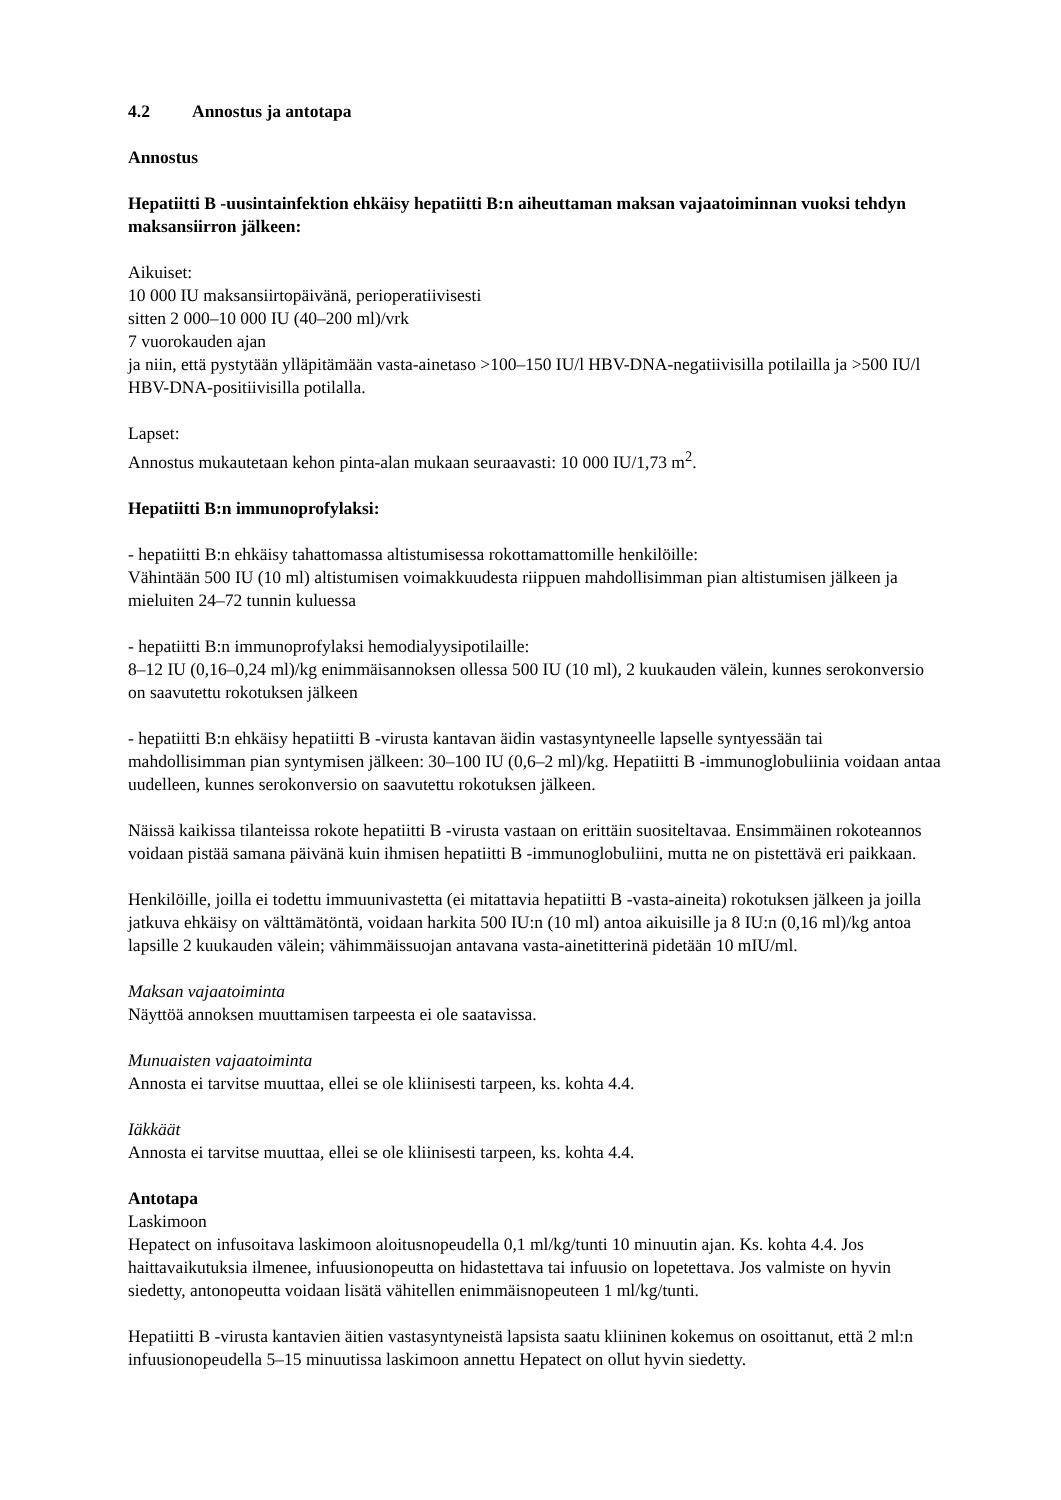4.2 Annostus ja antotapa
Annostus
Hepatiitti B -uusintainfektion ehkäisy hepatiitti B:n aiheuttaman maksan vajaatoiminnan vuoksi tehdyn maksansiirron jälkeen:
Aikuiset:
10 000 IU maksansiirtopäivänä, perioperatiivisesti
sitten 2 000–10 000 IU (40–200 ml)/vrk
7 vuorokauden ajan
ja niin, että pystytään ylläpitämään vasta-ainetaso >100–150 IU/l HBV-DNA-negatiivisilla potilailla ja >500 IU/l HBV-DNA-positiivisilla potilalla.
Lapset:
Annostus mukautetaan kehon pinta-alan mukaan seuraavasti: 10 000 IU/1,73 m<sup>2</sup>.
Hepatiitti B:n immunoprofylaksi:
- hepatiitti B:n ehkäisy tahattomassa altistumisessa rokottamattomille henkilöille:
Vähintään 500 IU (10 ml) altistumisen voimakkuudesta riippuen mahdollisimman pian altistumisen jälkeen ja mieluiten 24–72 tunnin kuluessa
- hepatiitti B:n immunoprofylaksi hemodialyysipotilaille:
8–12 IU (0,16–0,24 ml)/kg enimmäisannoksen ollessa 500 IU (10 ml), 2 kuukauden välein, kunnes serokonversio on saavutettu rokotuksen jälkeen
- hepatiitti B:n ehkäisy hepatiitti B -virusta kantavan äidin vastasyntyneelle lapselle syntyessään tai mahdollisimman pian syntymisen jälkeen: 30–100 IU (0,6–2 ml)/kg. Hepatiitti B -immunoglobuliinia voidaan antaa uudelleen, kunnes serokonversio on saavutettu rokotuksen jälkeen.
Näissä kaikissa tilanteissa rokote hepatiitti B -virusta vastaan on erittäin suositeltavaa. Ensimmäinen rokoteannos voidaan pistää samana päivänä kuin ihmisen hepatiitti B -immunoglobuliini, mutta ne on pistettävä eri paikkaan.
Henkilöille, joilla ei todettu immuunivastetta (ei mitattavia hepatiitti B -vasta-aineita) rokotuksen jälkeen ja joilla jatkuva ehkäisy on välttämätöntä, voidaan harkita 500 IU:n (10 ml) antoa aikuisille ja 8 IU:n (0,16 ml)/kg antoa lapsille 2 kuukauden välein; vähimmäissuojan antavana vasta-ainetitterinä pidetään 10 mIU/ml.
Maksan vajaatoiminta
Näyttöä annoksen muuttamisen tarpeesta ei ole saatavissa.
Munuaisten vajaatoiminta
Annosta ei tarvitse muuttaa, ellei se ole kliinisesti tarpeen, ks. kohta 4.4.
Iäkkäät
Annosta ei tarvitse muuttaa, ellei se ole kliinisesti tarpeen, ks. kohta 4.4.
Antotapa
Laskimoon
Hepatect on infusoitava laskimoon aloitusnopeudella 0,1 ml/kg/tunti 10 minuutin ajan. Ks. kohta 4.4. Jos haittavaikutuksia ilmenee, infuusionopeutta on hidastettava tai infuusio on lopetettava. Jos valmiste on hyvin siedetty, antonopeutta voidaan lisätä vähitellen enimmäisnopeuteen 1 ml/kg/tunti.
Hepatiitti B -virusta kantavien äitien vastasyntyneistä lapsista saatu kliininen kokemus on osoittanut, että 2 ml:n infuusionopeudella 5–15 minuutissa laskimoon annettu Hepatect on ollut hyvin siedetty.